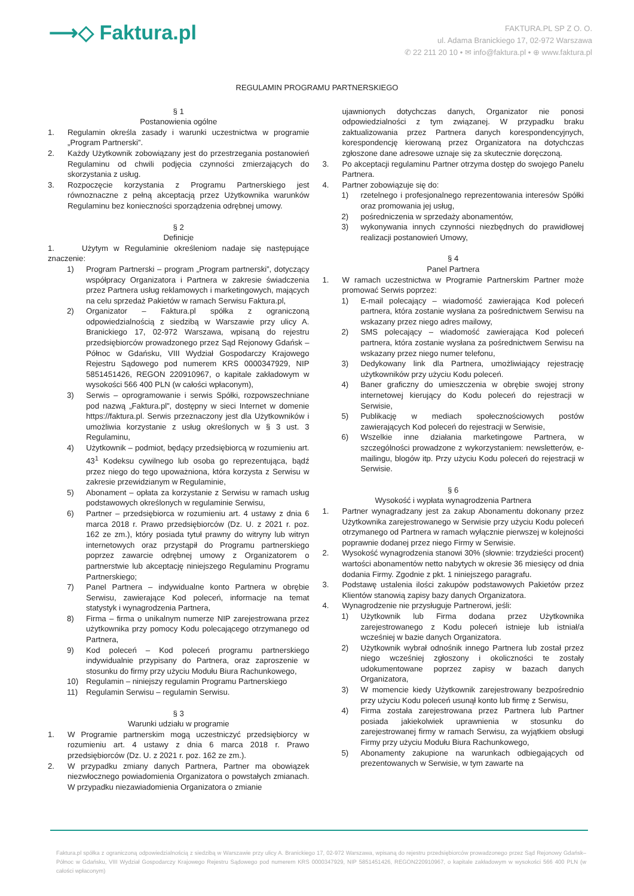⟶◇ Faktura.pl
FAKTURA.PL SP Z O. O.
ul. Adama Branickiego 17, 02-972 Warszawa
✆ 22 211 20 10 • ✉ info@faktura.pl • ⊕ www.faktura.pl
REGULAMIN PROGRAMU PARTNERSKIEGO
§ 1
Postanowienia ogólne
1. Regulamin określa zasady i warunki uczestnictwa w programie „Program Partnerski”.
2. Każdy Użytkownik zobowiązany jest do przestrzegania postanowień Regulaminu od chwili podjęcia czynności zmierzających do skorzystania z usług.
3. Rozpoczęcie korzystania z Programu Partnerskiego jest równoznaczne z pełną akceptacją przez Użytkownika warunków Regulaminu bez konieczności sporządzenia odrębnej umowy.
§ 2
Definicje
1. Użytym w Regulaminie określeniom nadaje się następujące znaczenie:
1) Program Partnerski – program „Program partnerski”, dotyczący współpracy Organizatora i Partnera w zakresie świadczenia przez Partnera usług reklamowych i marketingowych, mających na celu sprzedaż Pakietów w ramach Serwisu Faktura.pl,
2) Organizator – Faktura.pl spółka z ograniczoną odpowiedzialnością z siedzibą w Warszawie przy ulicy A. Branickiego 17, 02-972 Warszawa, wpisaną do rejestru przedsiębiorców prowadzonego przez Sąd Rejonowy Gdańsk – Północ w Gdańsku, VIII Wydział Gospodarczy Krajowego Rejestru Sądowego pod numerem KRS 0000347929, NIP 5851451426, REGON 220910967, o kapitale zakładowym w wysokości 566 400 PLN (w całości wpłaconym),
3) Serwis – oprogramowanie i serwis Spółki, rozpowszechniane pod nazwą „Faktura.pl”, dostępny w sieci Internet w domenie https://faktura.pl. Serwis przeznaczony jest dla Użytkowników i umożliwia korzystanie z usług określonych w § 3 ust. 3 Regulaminu,
4) Użytkownik – podmiot, będący przedsiębiorcą w rozumieniu art. 43<sup>1</sup> Kodeksu cywilnego lub osoba go reprezentująca, bądź przez niego do tego upoważniona, która korzysta z Serwisu w zakresie przewidzianym w Regulaminie,
5) Abonament – opłata za korzystanie z Serwisu w ramach usług podstawowych określonych w regulaminie Serwisu,
6) Partner – przedsiębiorca w rozumieniu art. 4 ustawy z dnia 6 marca 2018 r. Prawo przedsiębiorców (Dz. U. z 2021 r. poz. 162 ze zm.), który posiada tytuł prawny do witryny lub witryn internetowych oraz przystąpił do Programu partnerskiego poprzez zawarcie odrębnej umowy z Organizatorem o partnerstwie lub akceptację niniejszego Regulaminu Programu Partnerskiego;
7) Panel Partnera – indywidualne konto Partnera w obrębie Serwisu, zawierające Kod poleceń, informacje na temat statystyk i wynagrodzenia Partnera,
8) Firma – firma o unikalnym numerze NIP zarejestrowana przez użytkownika przy pomocy Kodu polecającego otrzymanego od Partnera,
9) Kod poleceń – Kod poleceń programu partnerskiego indywidualnie przypisany do Partnera, oraz zaproszenie w stosunku do firmy przy użyciu Modułu Biura Rachunkowego,
10) Regulamin – niniejszy regulamin Programu Partnerskiego
11) Regulamin Serwisu – regulamin Serwisu.
§ 3
Warunki udziału w programie
1. W Programie partnerskim mogą uczestniczyć przedsiębiorcy w rozumieniu art. 4 ustawy z dnia 6 marca 2018 r. Prawo przedsiębiorców (Dz. U. z 2021 r. poz. 162 ze zm.).
2. W przypadku zmiany danych Partnera, Partner ma obowiązek niezwłocznego powiadomienia Organizatora o powstałych zmianach. W przypadku niezawiadomienia Organizatora o zmianie
ujawnionych dotychczas danych, Organizator nie ponosi odpowiedzialności z tym związanej. W przypadku braku zaktualizowania przez Partnera danych korespondencyjnych, korespondencję kierowaną przez Organizatora na dotychczas zgłoszone dane adresowe uznaje się za skutecznie doręczoną.
3. Po akceptacji regulaminu Partner otrzyma dostęp do swojego Panelu Partnera.
4. Partner zobowiązuje się do:
1) rzetelnego i profesjonalnego reprezentowania interesów Spółki oraz promowania jej usług,
2) pośredniczenia w sprzedaży abonamentów,
3) wykonywania innych czynności niezbędnych do prawidłowej realizacji postanowień Umowy,
§ 4
Panel Partnera
1. W ramach uczestnictwa w Programie Partnerskim Partner może promować Serwis poprzez:
1) E-mail polecający – wiadomość zawierająca Kod poleceń partnera, która zostanie wysłana za pośrednictwem Serwisu na wskazany przez niego adres mailowy,
2) SMS polecający – wiadomość zawierająca Kod poleceń partnera, która zostanie wysłana za pośrednictwem Serwisu na wskazany przez niego numer telefonu,
3) Dedykowany link dla Partnera, umożliwiający rejestrację użytkowników przy użyciu Kodu poleceń.
4) Baner graficzny do umieszczenia w obrębie swojej strony internetowej kierujący do Kodu poleceń do rejestracji w Serwisie,
5) Publikację w mediach społecznościowych postów zawierających Kod poleceń do rejestracji w Serwisie,
6) Wszelkie inne działania marketingowe Partnera, w szczególności prowadzone z wykorzystaniem: newsletterów, e-mailingu, blogów itp. Przy użyciu Kodu poleceń do rejestracji w Serwisie.
§ 6
Wysokość i wypłata wynagrodzenia Partnera
1. Partner wynagradzany jest za zakup Abonamentu dokonany przez Użytkownika zarejestrowanego w Serwisie przy użyciu Kodu poleceń otrzymanego od Partnera w ramach wyłącznie pierwszej w kolejności poprawnie dodanej przez niego Firmy w Serwisie.
2. Wysokość wynagrodzenia stanowi 30% (słownie: trzydzieści procent) wartości abonamentów netto nabytych w okresie 36 miesięcy od dnia dodania Firmy. Zgodnie z pkt. 1 niniejszego paragrafu.
3. Podstawę ustalenia ilości zakupów podstawowych Pakietów przez Klientów stanowią zapisy bazy danych Organizatora.
4. Wynagrodzenie nie przysługuje Partnerowi, jeśli:
1) Użytkownik lub Firma dodana przez Użytkownika zarejestrowanego z Kodu poleceń istnieje lub istniał/a wcześniej w bazie danych Organizatora.
2) Użytkownik wybrał odnośnik innego Partnera lub został przez niego wcześniej zgłoszony i okoliczności te zostały udokumentowane poprzez zapisy w bazach danych Organizatora,
3) W momencie kiedy Użytkownik zarejestrowany bezpośrednio przy użyciu Kodu poleceń usunął konto lub firmę z Serwisu,
4) Firma została zarejestrowana przez Partnera lub Partner posiada jakiekolwiek uprawnienia w stosunku do zarejestrowanej firmy w ramach Serwisu, za wyjątkiem obsługi Firmy przy użyciu Modułu Biura Rachunkowego,
5) Abonamenty zakupione na warunkach odbiegających od prezentowanych w Serwisie, w tym zawarte na
Faktura.pl spółka z ograniczoną odpowiedzialnością z siedzibą w Warszawie przy ulicy A. Branickiego 17, 02-972 Warszawa, wpisaną do rejestru przedsiębiorców prowadzonego przez Sąd Rejonowy Gdańsk–Północ w Gdańsku, VIII Wydział Gospodarczy Krajowego Rejestru Sądowego pod numerem KRS 0000347929, NIP 5851451426, REGON220910967, o kapitale zakładowym w wysokości 566 400 PLN (w całości wpłaconym)